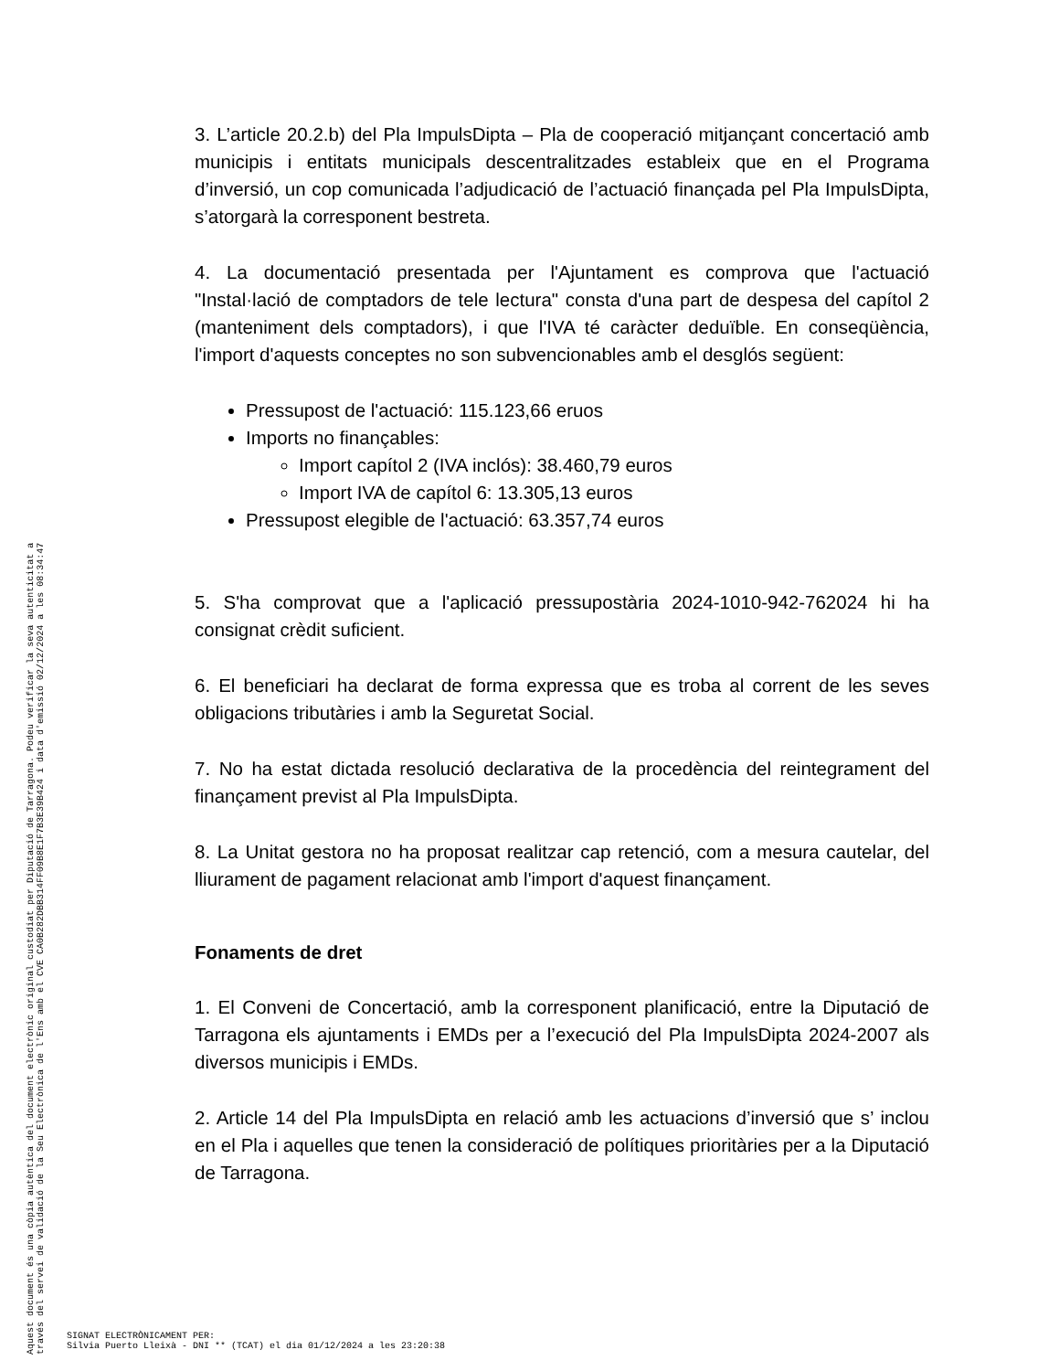3. L’article 20.2.b) del Pla ImpulsDipta – Pla de cooperació mitjançant concertació amb municipis i entitats municipals descentralitzades estableix que en el Programa d’inversió, un cop comunicada l’adjudicació de l’actuació finançada pel Pla ImpulsDipta, s’atorgarà la corresponent bestreta.
4. La documentació presentada per l'Ajuntament es comprova que l'actuació "Instal·lació de comptadors de tele lectura" consta d'una part de despesa del capítol 2 (manteniment dels comptadors), i que l'IVA té caràcter deduïble. En conseqüència, l'import d'aquests conceptes no son subvencionables amb el desglós següent:
Pressupost de l'actuació: 115.123,66 eruos
Imports no finançables:
Import capítol 2 (IVA inclós): 38.460,79 euros
Import IVA de capítol 6: 13.305,13 euros
Pressupost elegible de l'actuació: 63.357,74 euros
5. S'ha comprovat que a l'aplicació pressupostària 2024-1010-942-762024 hi ha consignat crèdit suficient.
6. El beneficiari ha declarat de forma expressa que es troba al corrent de les seves obligacions tributàries i amb la Seguretat Social.
7. No ha estat dictada resolució declarativa de la procedència del reintegrament del finançament previst al Pla ImpulsDipta.
8. La Unitat gestora no ha proposat realitzar cap retenció, com a mesura cautelar, del lliurament de pagament relacionat amb l'import d'aquest finançament.
Fonaments de dret
1. El Conveni de Concertació, amb la corresponent planificació, entre la Diputació de Tarragona els ajuntaments i EMDs per a l’execució del Pla ImpulsDipta 2024-2007 als diversos municipis i EMDs.
2. Article 14 del Pla ImpulsDipta en relació amb les actuacions d’inversió que s’ inclou en el Pla i aquelles que tenen la consideració de polítiques prioritàries per a la Diputació de Tarragona.
Aquest document és una còpia autèntica del document electrònic original custodiat per Diputació de Tarragona. Podeu verificar la seva autenticitat a
través del servei de validació de la Seu Electrònica de l'Ens amb el CVE CA0B282DBB314FF09B8E1F7B3E39B424 i data d'emissió 02/12/2024 a les 08:34:47
SIGNAT ELECTRÒNICAMENT PER:
Silvia Puerto Lleixà - DNI ** (TCAT) el dia 01/12/2024 a les 23:20:38